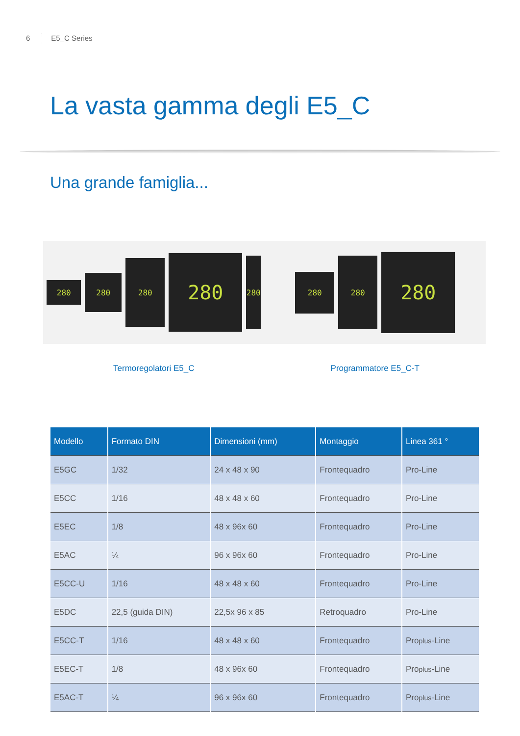6 E5_C Series
La vasta gamma degli E5_C
Una grande famiglia...
280
280
280
280
280
280
280
280
Termoregolatori E5_C Programmatore E5_C-T
| Modello | Formato DIN | Dimensioni (mm) | Montaggio | Linea 361 ° |
| --- | --- | --- | --- | --- |
| E5GC | 1/32 | 24 x 48 x 90 | Frontequadro | Pro-Line |
| E5CC | 1/16 | 48 x 48 x 60 | Frontequadro | Pro-Line |
| E5EC | 1/8 | 48 x 96x 60 | Frontequadro | Pro-Line |
| E5AC | ¼ | 96 x 96x 60 | Frontequadro | Pro-Line |
| E5CC-U | 1/16 | 48 x 48 x 60 | Frontequadro | Pro-Line |
| E5DC | 22,5 (guida DIN) | 22,5x 96 x 85 | Retroquadro | Pro-Line |
| E5CC-T | 1/16 | 48 x 48 x 60 | Frontequadro | Pro plus -Line |
| E5EC-T | 1/8 | 48 x 96x 60 | Frontequadro | Pro plus -Line |
| E5AC-T | ¼ | 96 x 96x 60 | Frontequadro | Pro plus -Line |